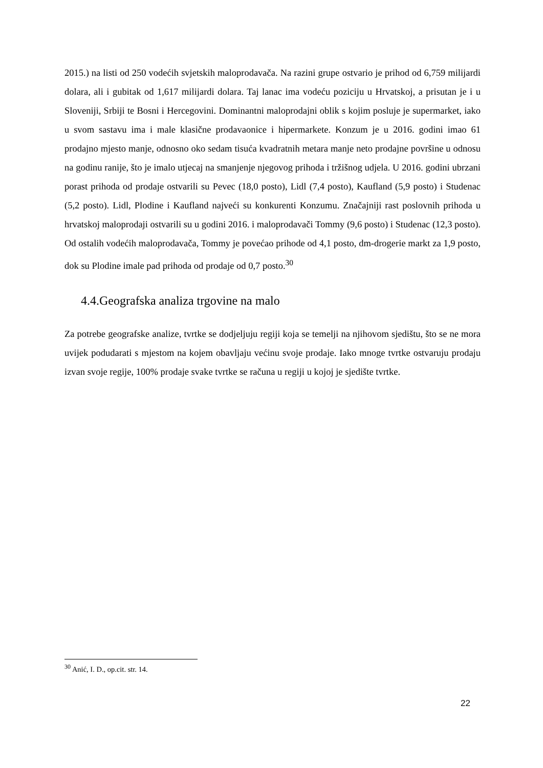2015.) na listi od 250 vodećih svjetskih maloprodavača. Na razini grupe ostvario je prihod od 6,759 milijardi dolara, ali i gubitak od 1,617 milijardi dolara. Taj lanac ima vodeću poziciju u Hrvatskoj, a prisutan je i u Sloveniji, Srbiji te Bosni i Hercegovini. Dominantni maloprodajni oblik s kojim posluje je supermarket, iako u svom sastavu ima i male klasične prodavaonice i hipermarkete. Konzum je u 2016. godini imao 61 prodajno mjesto manje, odnosno oko sedam tisuća kvadratnih metara manje neto prodajne površine u odnosu na godinu ranije, što je imalo utjecaj na smanjenje njegovog prihoda i tržišnog udjela. U 2016. godini ubrzani porast prihoda od prodaje ostvarili su Pevec (18,0 posto), Lidl (7,4 posto), Kaufland (5,9 posto) i Studenac (5,2 posto). Lidl, Plodine i Kaufland najveći su konkurenti Konzumu. Značajniji rast poslovnih prihoda u hrvatskoj maloprodaji ostvarili su u godini 2016. i maloprodavači Tommy (9,6 posto) i Studenac (12,3 posto). Od ostalih vodećih maloprodavača, Tommy je povećao prihode od 4,1 posto, dm-drogerie markt za 1,9 posto, dok su Plodine imale pad prihoda od prodaje od 0,7 posto.<sup>30</sup>
4.4.Geografska analiza trgovine na malo
Za potrebe geografske analize, tvrtke se dodjeljuju regiji koja se temelji na njihovom sjedištu, što se ne mora uvijek podudarati s mjestom na kojem obavljaju većinu svoje prodaje. Iako mnoge tvrtke ostvaruju prodaju izvan svoje regije, 100% prodaje svake tvrtke se računa u regiji u kojoj je sjedište tvrtke.
<sup>30</sup> Anić, I. D., op.cit. str. 14.
22